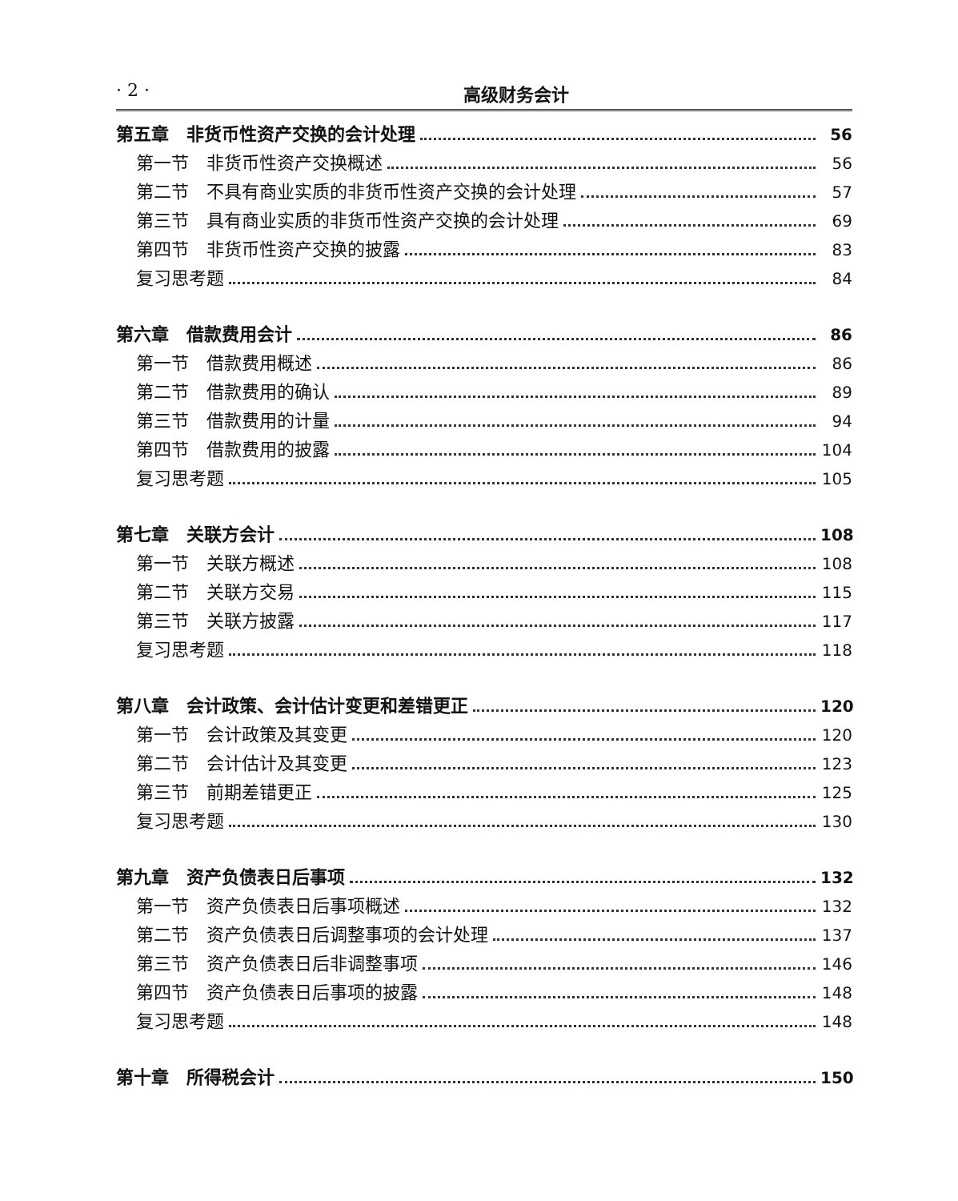· 2 · 高级财务会计
第五章　非货币性资产交换的会计处理 56
第一节　非货币性资产交换概述 56
第二节　不具有商业实质的非货币性资产交换的会计处理 57
第三节　具有商业实质的非货币性资产交换的会计处理 69
第四节　非货币性资产交换的披露 83
复习思考题 84
第六章　借款费用会计 86
第一节　借款费用概述 86
第二节　借款费用的确认 89
第三节　借款费用的计量 94
第四节　借款费用的披露 104
复习思考题 105
第七章　关联方会计 108
第一节　关联方概述 108
第二节　关联方交易 115
第三节　关联方披露 117
复习思考题 118
第八章　会计政策、会计估计变更和差错更正 120
第一节　会计政策及其变更 120
第二节　会计估计及其变更 123
第三节　前期差错更正 125
复习思考题 130
第九章　资产负债表日后事项 132
第一节　资产负债表日后事项概述 132
第二节　资产负债表日后调整事项的会计处理 137
第三节　资产负债表日后非调整事项 146
第四节　资产负债表日后事项的披露 148
复习思考题 148
第十章　所得税会计 150